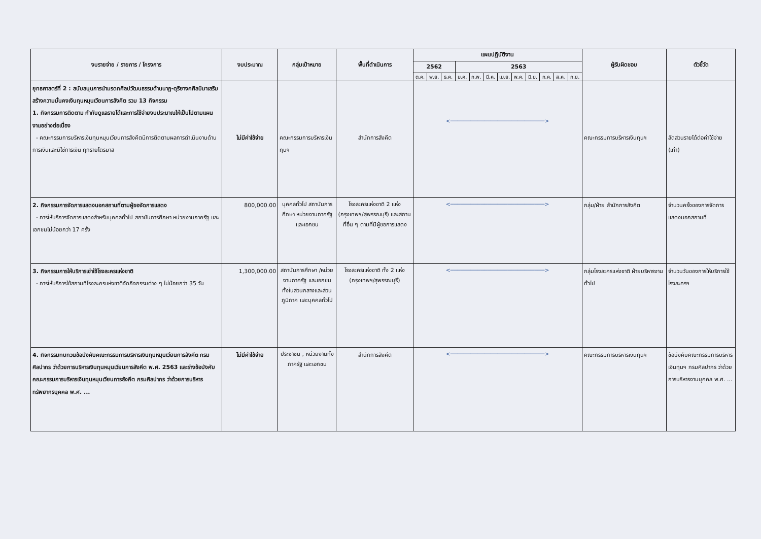| งบรายจ่าย / รายการ / โครงการ | งบประมาณ | กลุ่มเป้าหมาย | พื้นที่ดำเนินการ | แผนปฏิบัติงาน | | | | | | | | | | | | ผู้รับผิดชอบ | ตัวชี้วัด |
| --- | --- | --- | --- | --- | --- | --- | --- | --- | --- | --- | --- | --- | --- | --- | --- | --- | --- |
| | | | | 2562 | | | 2563 | | | | | | | | | | |
| | | | | ต.ค. | พ.ย. | ธ.ค. | ม.ค. | ก.พ. | มี.ค. | เม.ย. | พ.ค. | มิ.ย. | ก.ค. | ส.ค. | ก.ย. | | |
| ยุทธศาสตร์ที่ 2 : สนับสนุนการนำมรดกศิลปวัฒนธรรมด้านนาฏ-ดุริยางคศิลป์มาเสริมสร้างความมั่นคงเงินทุนหมุนเวียนการสังคีต รวม 13 กิจกรรม 1. กิจกรรมการติดตาม กำกับดูแลรายได้และการใช้จ่ายงบประมาณให้เป็นไปตามแผนงานอย่างต่อเนื่อง - คณะกรรมการบริหารเงินทุนหมุนเวียนการสังคีตมีการติดตามผลการดำเนินงานด้านการเงินและมิใช่การเงิน ทุกรายไตรมาส | ไม่มีค่าใช้จ่าย | คณะกรรมการบริหารเงินทุนฯ | สำนักการสังคีต | <────────────────────────────> | | | | | | | | | | | | คณะกรรมการบริหารเงินทุนฯ | สัดส่วนรายได้ต่อค่าใช้จ่าย (เท่า) |
| 2. กิจกรรมการจัดการแสดงนอกสถานที่ตามผู้ขอจัดการแสดง - การให้บริการจัดการแสดงสำหรับบุคคลทั่วไป สถาบันการศึกษา หน่วยงานภาครัฐ และเอกชนไม่น้อยกว่า 17 ครั้ง | 800,000.00 | บุคคลทั่วไป สถาบันการศึกษา หน่วยงานภาครัฐ และเอกชน | โรงละครแห่งชาติ 2 แห่ง (กรุงเทพฯ/สุพรรณบุรี) และสถานที่อื่น ๆ ตามที่มีผู้ขอการแสดง | <────────────────────────────> | | | | | | | | | | | | กลุ่ม/ฝ่าย สำนักการสังคีต | จำนวนครั้งของการจัดการแสดงนอกสถานที่ |
| 3. กิจกรรมการให้บริการเช่าใช้โรงละครแห่งชาติ - การให้บริการใช้สถานที่โรงละครแห่งชาติจัดกิจกรรมต่าง ๆ ไม่น้อยกว่า 35 วัน | 1,300,000.00 | สถาบันการศึกษา /หน่วยงานภาครัฐ และเอกชน ทั้งในส่วนกลางและส่วนภูมิภาค และบุคคลทั่วไป | โรงละครแห่งชาติ ทั้ง 2 แห่ง (กรุงเทพฯ/สุพรรณบุรี) | <────────────────────────────> | | | | | | | | | | | | กลุ่มโรงละครแห่งชาติ ฝ่ายบริหารงานทั่วไป | จำนวนวันของการให้บริการใช้โรงละครฯ |
| 4. กิจกรรมทบทวนข้อบังคับคณะกรรมการบริหารเงินทุนหมุนเวียนการสังคีต กรมศิลปากร ว่าด้วยการบริหารเงินทุนหมุนเวียนการสังคีต พ.ศ. 2563 และร่างข้อบังคับคณะกรรมการบริหารเงินทุนหมุนเวียนการสังคีต กรมศิลปากร ว่าด้วยการบริหารทรัพยากรบุคคล พ.ศ. ... | ไม่มีค่าใช้จ่าย | ประชาชน , หน่วยงานทั้งภาครัฐ และเอกชน | สำนักการสังคีต | <────────────────────────────> | | | | | | | | | | | | คณะกรรมการบริหารเงินทุนฯ | ข้อบังคับคณะกรรมการบริหารเงินทุนฯ กรมศิลปากร ว่าด้วยการบริหารงานบุคคล พ.ศ. ... |